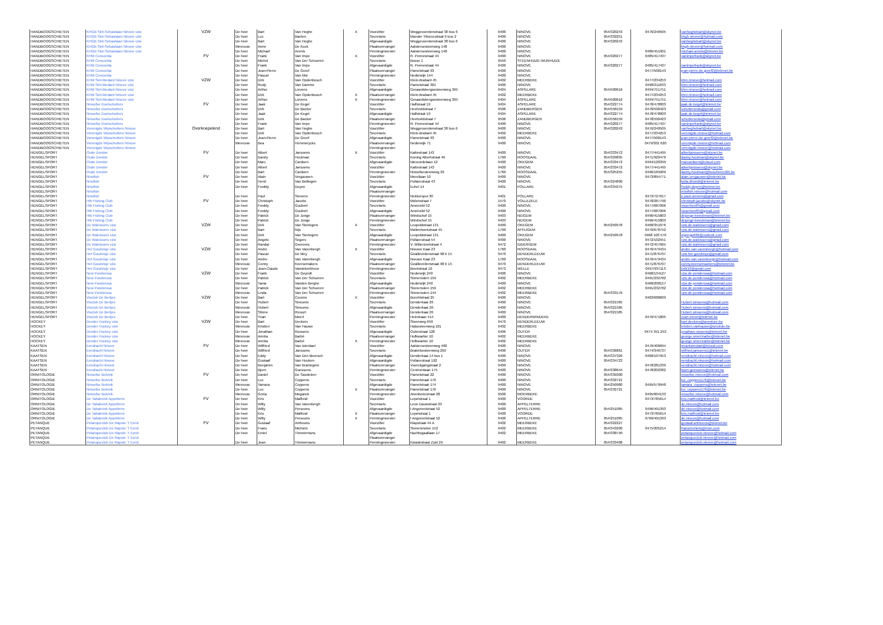| HANDBOOGSCHIETEN | KHGB Sint-Sebastiaan Ninove vzw | VZW | De heer | Bart | Van Heghe | X | Voorzitter | Weggevoerdenstraat 38 bus 6 | 9400 | NINOVE | 054/320243 | 0476/240505 | vanheghebart@skynet.be |
| HANDBOOGSCHIETEN | KHGB Sint-Sebastiaan Ninove vzw | | De heer | Luc | Baeten | | Secretaris | Moeder Tiburcestraat 9 bus 2 | 9400 | NINOVE | 054/332251 | | khgb.ninove@hotmail.com |
| HANDBOOGSCHIETEN | KHGB Sint-Sebastiaan Ninove vzw | | De heer | Bart | Van Heghe | | Afgevaardigde | Weggevoerdenstraat 38 bus 6 | 9400 | NINOVE | 054/320243 | | vanheghebart@skynet.be |
| HANDBOOGSCHIETEN | KHGB Sint-Sebastiaan Ninove vzw | | Mevrouw | Anne | De Kock | | Plaatsvervanger | Aalstersesteenweg 148 | 9400 | NINOVE | | | khgb.ninove@hotmail.com |
| HANDBOOGSCHIETEN | KHGB Sint-Sebastiaan Ninove vzw | | De heer | Michael | Arents | | Penningmeester | Aalstersesteenweg 148 | 9400 | NINOVE | | 0486/451901 | michael.arents@telenet.be |
| HANDBOOGSCHIETEN | KHM Concordia | FV | De heer | Frank | Van Impe | X | Voorzitter | R. Pennestraat 44 | 9400 | NINOVE | 054/320277 | 0485/417437 | vanimpefrank@skynet.be |
| HANDBOOGSCHIETEN | KHM Concordia | | De heer | Michel | Van Der Schueren | | Secretaris | Bosse 1 | 9550 | STEENHUIZE-WIJNHUIZE | | | |
| HANDBOOGSCHIETEN | KHM Concordia | | De heer | Frank | Van Impe | | Afgevaardigde | R. Pennestraat 44 | 9400 | NINOVE | 054/320277 | 0485/417437 | vanimpefrank@skynet.be |
| HANDBOOGSCHIETEN | KHM Concordia | | De heer | Jean-Pierre | De Greef | | Plaatsvervanger | Pamelstraat 93 | 9400 | NINOVE | | 0477/500143 | jean-pierre.de.greef2@telenet.be |
| HANDBOOGSCHIETEN | KHM Concordia | | De heer | Pascal | Van Mol | | Penningmeester | Nederwijk 144 | 9400 | NINOVE | | | |
| HANDBOOGSCHIETEN | KHM Sint-Medard Ninove vzw | VZW | De heer | Dirk | Van Opdenbosch | | Voorzitter | Klein-Brabant 45 | 9402 | MEERBEKE | | 0477/234253 | khm.ninove@hotmail.com |
| HANDBOOGSCHIETEN | KHM Sint-Medard Ninove vzw | | De heer | Rudy | Van Damme | | Secretaris | Pamelstraat 301 | 9400 | NINOVE | | 0498/211633 | khm.ninove@hotmail.com |
| HANDBOOGSCHIETEN | KHM Sint-Medard Ninove vzw | | De heer | Arthur | Lievens | | Afgevaardigde | Geraardsbergsesteenweg 395 | 9404 | ASPELARE | 054/500616 | 0494/751751 | khm.ninove@hotmail.com |
| HANDBOOGSCHIETEN | KHM Sint-Medard Ninove vzw | | De heer | Dirk | Van Opdenbosch | X | Plaatsvervanger | Klein-Brabant 45 | 9402 | MEERBEKE | | 0477/234253 | khm.ninove@hotmail.com |
| HANDBOOGSCHIETEN | KHM Sint-Medard Ninove vzw | | De heer | Arthur | Lievens | X | Penningmeester | Geraardsbergsesteenweg 395 | 9404 | ASPELARE | 054/500616 | 0494/751751 | khm.ninove@hotmail.com |
| HANDBOOGSCHIETEN | Ninoofse Doelschutters | FV | De heer | Jaak | De Kegel | | Voorzitter | Halfstraat 19 | 9404 | ASPELARE | 054/322774 | 0478/478003 | jaak.de.kegel@telenet.be |
| HANDBOOGSCHIETEN | Ninoofse Doelschutters | | De heer | Dirk | De Backer | | Secretaris | Heetveldstraat 7 | 9506 | ZANDBERGEN | 054/558159 | 0478/590423 | schuttersnds@gmail.com |
| HANDBOOGSCHIETEN | Ninoofse Doelschutters | | De heer | Jaak | De Kegel | | Afgevaardigde | Halfstraat 19 | 9404 | ASPELARE | 054/322774 | 0478/478003 | jaak.de.kegel@telenet.be |
| HANDBOOGSCHIETEN | Ninoofse Doelschutters | | De heer | Dirk | De Backer | | Plaatsvervanger | Heetveldstraat 7 | 9506 | ZANDBERGEN | 054/558159 | 0478/590423 | schuttersnds@gmail.com |
| HANDBOOGSCHIETEN | Ninoofse Doelschutters | | De heer | Frank | Van Impe | | Penningmeester | R. Pennestraat 44 | 9400 | NINOVE | 054/320277 | 0485/417437 | vanimpefrank@skynet.be |
| HANDBOOGSCHIETEN | Verenigde Wipschutters Ninove | Overkoepelend | De heer | Bart | Van Heghe | | Voorzitter | Weggevoerdenstraat 38 bus 6 | 9400 | NINOVE | 054/320243 | 0476/240505 | vanheghebart@skynet.be |
| HANDBOOGSCHIETEN | Verenigde Wipschutters Ninove | | De heer | Dirk | Van Opdenbosch | | Secretaris | Klein-Brabant 45 | 9402 | MEERBEKE | | 0477/234253 | verenigde.ninove@hotmail.com |
| HANDBOOGSCHIETEN | Verenigde Wipschutters Ninove | | De heer | Jean-Pierre | De Greef | | Afgevaardigde | Pamelstraat 93 | 9400 | NINOVE | | 0477/500143 | jean-pierre.de.greef2@telenet.be |
| HANDBOOGSCHIETEN | Verenigde Wipschutters Ninove | | Mevrouw | Bea | Hemmeryckx | | Plaatsvervanger | Nederwijk 71 | 9400 | NINOVE | | 0479/301 620 | verenigde.ninove@hotmail.com |
| HANDBOOGSCHIETEN | Verenigde Wipschutters Ninove | | | | | | Penningmeester | | | | | | verenigde.ninove@hotmail.com |
| HENGELSPORT | Oude Dender | FV | De heer | Albert | Janssens | X | Voorzitter | Kattestraat 143 | 9400 | NINOVE | 054/333472 | 0477/441495 | albertjanssens@skynet.be |
| HENGELSPORT | Oude Dender | | De heer | Danny | Houtman | | Secretaris | Koning Albertstraat 46 | 1760 | ROOSDAAL | 054/329895 | 0471/920470 | danny.houtman@skynet.be |
| HENGELSPORT | Oude Dender | | De heer | Marc | Cardoen | | Afgevaardigde | Idevoordelaan 12 | 9400 | OKEGEM | 054/333472 | 0494/120399 | marcardoen@icloud.com |
| HENGELSPORT | Oude Dender | | De heer | Albert | Janssens | | Voorzitter | Kattestraat 143 | 9400 | NINOVE | 054/333472 | 0477/441495 | albertjanssens@skynet.be |
| HENGELSPORT | Oude Dender | | De heer | Bart | Cardoen | | Penningmeester | Ninoofsesteenweg 29 | 1760 | ROOSDAAL | 054/325255 | 0496/165009 | danny.houtman@boschrex10th.be |
| HENGELSPORT | Ninofish | FV | De heer | Alain | Vergauwen | | Voorzitter | Merellaan 10 | 9400 | NINOVE | | 0473/894771 | alain.vergauwen@telenet.be |
| HENGELSPORT | Ninofish | | De heer | Henri | Van Bellingen | | Secretaris | Pollarestraat 43 | 9400 | NINOVE | 054/324890 | | lydia.dhondt@telenet.be |
| HENGELSPORT | Ninofish | | De heer | Freddy | Doyen | | Afgevaardigde | Echel 14 | 9401 | POLLARE | 054/334375 | | freddy.doyen@telenet.be |
| HENGELSPORT | Ninofish | | | | | | Plaatsvervanger | | | | | | ninofish.ninove@hotmail.com |
| HENGELSPORT | Ninofish | | De heer | Paul | Stevens | | Penningmeester | Nekkersput 30 | 9401 | POLLARE | | 0473/727017 | p.paul.stevens@gmail.com |
| HENGELSPORT | Htb Fishing Club | FV | De heer | Christoph | Jacobs | | Voorzitter | Molenstraat 7 | 1570 | VOLLEZELE | | 0478/267790 | christoph.jacobs@skynet.be |
| HENGELSPORT | Htb Fishing Club | | De heer | Freddy | Goubert | | Secretaris | Ameiveld 52 | 9400 | NINOVE | | 0477/687006 | visserken85@gmail.com |
| HENGELSPORT | Htb Fishing Club | | De heer | Freddy | Goubert | | Afgevaardigde | Ameiveld 52 | 9400 | NINOVE | | 0477/687006 | visserken85@gmail.com |
| HENGELSPORT | Htb Fishing Club | | De heer | Patrick | De Jonge | | Plaatsvervanger | Windschof 15 | 9403 | NEIGEM | | 0496/415803 | dejonge-beeckman@telenet.be |
| HENGELSPORT | Htb Fishing Club | | De heer | Patrick | De Jonge | | Penningmeester | Windschof 15 | 9403 | NEIGEM | | 0496/415803 | dejonge-beeckman@telenet.be |
| HENGELSPORT | De Walvissers vzw | VZW | De heer | Dirk | Van Stertegem | X | Voorzitter | Leopoldstraat 131 | 9400 | OKEGEM | 054/250978 | 0468/351076 | vzw.de.walvissers@gmail.com |
| HENGELSPORT | De Walvissers vzw | | De heer | Bart | Nijs | | Secretaris | Mollenhoekstraat 45 | 1790 | AFFLIGEM | | 0470/678752 | vzw.de.walvissers@gmail.com |
| HENGELSPORT | De Walvissers vzw | | De heer | Dirk | Van Stertegem | | Afgevaardigde | Leopoldstraat 131 | 9400 | OKEGEM | 054/250978 | 0468 103 576 | elgringo666@outlook.com |
| HENGELSPORT | De Walvissers vzw | | De heer | Angelo | Segers | | Plaatsvervanger | Pollarestraat 54 | 9400 | NINOVE | | 0472/102551 | vzw.de.walvissers@gmail.com |
| HENGELSPORT | De Walvissers vzw | | De heer | Randal | Geeroms | | Penningmeester | V. Witterzeelstraat 4 | 9472 | IDDERGEM | | 0472/457965 | vzw.de.walvissers@gmail.com |
| HENGELSPORT | Het Goudvisje vzw | VZW | De heer | Andre | Van Varenbergh | X | Voorzitter | Nieuwe Kaai 23 | 1760 | ROOSDAAL | | 0476/479434 | andre.van.varenbergh@hotmail.com |
| HENGELSPORT | Het Goudvisje vzw | | De heer | Pascal | De Mey | | Secretaris | Geallieerdenstraat 98 b 15 | 9470 | DENDERLEEUW | | 0471/876707 | vzw.het.goudvisje@gmail.com |
| HENGELSPORT | Het Goudvisje vzw | | De heer | Andre | Van Varenbergh | | Afgevaardigde | Nieuwe Kaai 23 | 1760 | ROOSDAAL | | 0476/479434 | andre.van.varenbergh@hotmail.com |
| HENGELSPORT | Het Goudvisje vzw | | Mevrouw | Conny | Keersemakers | | Plaatsvervanger | Geallieerdenstraat 98 b 15 | 9470 | DENDERLEEUW | | 0471/876707 | conny.keersemaekers@telenet.be |
| HENGELSPORT | Het Goudvisje vzw | | De heer | Jean-Claude | Vandekerkhove | | Penningmeester | Beekstraat 10 | 9473 | WELLE | | 0497/937113 | jvdk10@gmail.com |
| HENGELSPORT | New Ponderosa | VZW | De heer | Frank | De Geyndt | | Voorzitter | Nederwijk 240 | 9400 | NINOVE | | 0468/134127 | vzw.de ponderosa@hotmail.com |
| HENGELSPORT | New Ponderosa | | De heer | Patrick | Van Der Schueren | | Secretaris | Stenemolen 159 | 9402 | MEERBEKE | | 0491/232782 | vzw.de ponderosa@hotmail.com |
| HENGELSPORT | New Ponderosa | | Mevrouw | Tania | Vanden Berghe | | Afgevaardigde | Nederwijk 240 | 9400 | NINOVE | | 0468/208157 | vzw.de ponderosa@hotmail.com |
| HENGELSPORT | New Ponderosa | | De heer | Patrick | Van Der Schueren | | Plaatsvervanger | Stenemolen 159 | 9402 | MEERBEKE | | 0491/232782 | vzw.de ponderosa@hotmail.com |
| HENGELSPORT | New Ponderosa | | Mevrouw | Linda | Van Der Schueren | | Penningmeester | Stenemolen 144 | 9402 | MEERBEKE | 054/333176 | | vzw.de ponderosa@hotmail.com |
| HENGELSPORT | Visclub De Bertjes | VZW | De heer | Bart | Covens | X | Voorzitter | Burchtstraat 25 | 9400 | NINOVE | | 0483/688609 | |
| HENGELSPORT | Visclub De Bertjes | | De heer | Hubert | Simoens | | Secretaris | Denderkaai 26 | 9400 | NINOVE | 054/321585 | | Hubert.simoens@hotmail.com |
| HENGELSPORT | Visclub De Bertjes | | Mevrouw | Hubert | Simoens | | Afgevaardigde | Denderkaai 26 | 9400 | NINOVE | 054/321585 | | Hubert.simoens@hotmail.com |
| HENGELSPORT | Visclub De Bertjes | | Mevrouw | Stinne | Ricourt | | Plaatsvervanger | Denderkaai 26 | 9400 | NINOVE | 054/321585 | | Hubert.simoens@hotmail.com |
| HENGELSPORT | Visclub De Bertjes | | De heer | Yvan | Meert | | Penningmeester | Heirebaan 414 | 9400 | DENDERWINDEKE | | 0476/471805 | yvan.meert@telenet.be |
| HOCKEY | Dender Hockey vzw | VZW | De heer | Bart | Deckers | | Voorzitter | Steenweg 659 | 9470 | DENDERLEEUW | | | bart.deckers@aventure.be |
| HOCKEY | Dender Hockey vzw | | Mevrouw | Kristien | Van Hauwe | | Secretaris | Halsesteenweg 101 | 9402 | MEERBEKE | | | kristien.vanhauwe@snclede.be |
| HOCKEY | Dender Hockey vzw | | De heer | Jonathan | Roosens | | Afgevaardigde | Outerstraat 128 | 9406 | OUTER | | 0474 351 253 | jonathan.roosens@telenet.be |
| HOCKEY | Dender Hockey vzw | | Mevrouw | Annita | Barbé | | Plaatsvervanger | Hofkwartier 10 | 9402 | MEERBEKE | | | george.smet-barbe@telenet.be |
| HOCKEY | Dender Hockey vzw | | Mevrouw | Annita | Barbé | X | Penningmeester | Hofkwartier 10 | 9402 | MEERBEKE | | | george.smet-barbe@telenet.be |
| KAATSEN | Eendracht Ninove | FV | De heer | Wilfried | Van Isterdael | | Voorzitter | Aalstersesteenweg 400 | 9400 | NINOVE | | 0476/406694 | wvanisterdael@icloud.com |
| KAATSEN | Eendracht Ninove | | De heer | Wilfried | Janssens | | Secretaris | Brakelsesteenweg 250 | 9406 | OUTER | 054/336861 | 0474/346737 | wilfried.janssens1@telenet.be |
| KAATSEN | Eendracht Ninove | | De heer | Eddy | Van Den Meersch | | Afgevaardigde | Denderkaai 14 bus 1 | 9400 | NINOVE | 054/337326 | 0468/107953 | eendracht.ninove@hotmail.com |
| KAATSEN | Eendracht Ninove | | De heer | Gustaaf | Van Houtem | | Afgevaardigde | Pollarestraat 192 | 9400 | NINOVE | 054/334723 | | eendracht.ninove@hotmail.com |
| KAATSEN | Eendracht Ninove | | De heer | Benjamin | Van Brantegem | | Plaatsvervanger | Vooruitgangstraat 2 | 9400 | NINOVE | | 0478/281339 | eendracht.ninove@hotmail.com |
| KAATSEN | Eendracht Ninove | | De heer | Bjorn | Goessens | | Penningmeester | Centrumlaan 175 | 9400 | NINOVE | 054/338644 | 0478/202382 | bjorn.goessens@telenet.be |
| ORNITOLOGIE | Ninoofse Botvink | FV | De heer | Daniel | De Saedeleer | | Voorzitter | Pamelstraat 22 | 9400 | NINOVE | 054/339300 | | ninoofse.ninove@hotmail.com |
| ORNITOLOGIE | Ninoofse Botvink | | De heer | Luc | Coppens | | Secretaris | Pamelstraat 176 | 9400 | NINOVE | 054/332721 | | luc_coppens176@telenet.be |
| ORNITOLOGIE | Ninoofse Botvink | | Mevrouw | Tamara | Coppens | | Afgevaardigde | Pamelstraat 174 | 9400 | NINOVE | 054/250980 | 0495/579948 | tamara_coppens@telenet.be |
| ORNITOLOGIE | Ninoofse Botvink | | De heer | Luc | Coppens | X | Plaatsvervanger | Pamelstraat 176 | 9400 | NINOVE | 054/332721 | | luc_coppens176@telenet.be |
| ORNITOLOGIE | Ninoofse Botvink | | Mevrouw | Greta | Meganck | | Penningmeester | Atembekestraat 28 | 9506 | MOERBEKE | | 0495/604133 | ninoofse.ninove@hotmail.com |
| ORNITOLOGIE | De Tabakvink Appelterre | FV | De heer | Kris | Malfroid | | Voorzitter | Lepelstraat 1 | 9400 | VOORDE | | 0473/785614 | kris.malfroid@telenet.be |
| ORNITOLOGIE | De Tabakvink Appelterre | | De heer | Willy | Van Varenbergh | | Secretaris | Leon Dauwstraat 23 | 9400 | APPELTERRE | | | de.ninove@hotmail.com |
| ORNITOLOGIE | De Tabakvink Appelterre | | De heer | Willy | Persoons | | Afgevaardigde | t Angereelstraat 52 | 9400 | APPELTERRE | 054/251085 | 0496/491393 | de.ninove@hotmail.com |
| ORNITOLOGIE | De Tabakvink Appelterre | | De heer | Kris | Malfroid | X | Plaatsvervanger | Lepelstraat 1 | 9400 | VOORDE | | 0473/785614 | kris.malfroid@telenet.be |
| ORNITOLOGIE | De Tabakvink Appelterre | | De heer | Willy | Persoons | X | Penningmeester | t Angereelstraat 52 | 9400 | APPELTERRE | 054/251085 | 0769/491393 | de.ninove@hotmail.com |
| PETANQUE | Petanqueclub De Rapste 'T Eerst | FV | De heer | Gustaaf | Anthoons | | Voorzitter | Klapstraat 44 A | 9402 | MEERBEKE | 054/322227 | | gustaaf.anthoons@telenet.be |
| PETANQUE | Petanqueclub De Rapste 'T Eerst | | De heer | Frans | Michiels | | Secretaris | Stenenmolen 152 | 9402 | MEERBEKE | 054/343200 | 0475/205214 | fransmichiels@msn.com |
| PETANQUE | Petanqueclub De Rapste 'T Eerst | | De heer | Emiel | Timmermans | | Afgevaardigde | Nachtegaallaan 17 | 9402 | MEERBEKE | 054/338740 | | petanqueclub.ninove@hotmail.com |
| PETANQUE | Petanqueclub De Rapste 'T Eerst | | | | | | Plaatsvervanger | | | | | | petanqueclub.ninove@hotmail.com |
| PETANQUE | Petanqueclub De Rapste 'T Eerst | | De heer | Jean | Timmermans | | Penningmeester | Kwadestraat Zuid 29 | 9402 | MEERBEKE | 054/333408 | | petanqueclub.ninove@hotmail.com |